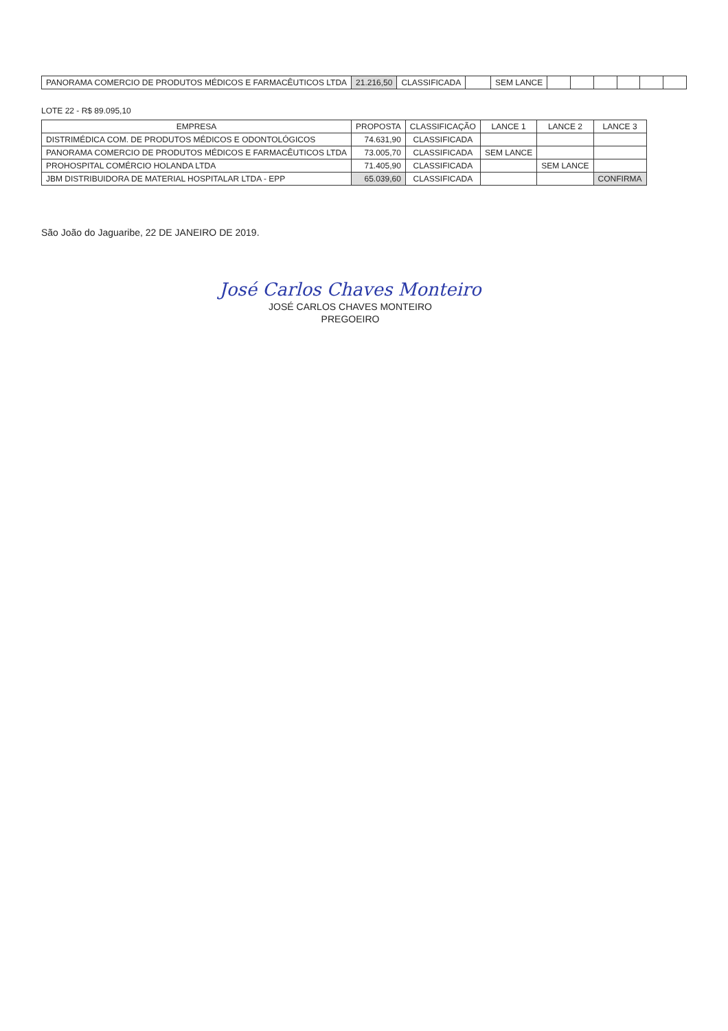| PANORAMA COMERCIO DE PRODUTOS MÉDICOS E FARMACÊUTICOS LTDA | 21.216,50 | CLASSIFICADA | | SEM LANCE | | | | | | |
LOTE 22 - R$ 89.095,10
| EMPRESA | PROPOSTA | CLASSIFICAÇÃO | LANCE 1 | LANCE 2 | LANCE 3 |
| --- | --- | --- | --- | --- | --- |
| DISTRIMÉDICA COM. DE PRODUTOS MÉDICOS E ODONTOLÓGICOS | 74.631,90 | CLASSIFICADA | | | |
| PANORAMA COMERCIO DE PRODUTOS MÉDICOS E FARMACÊUTICOS LTDA | 73.005,70 | CLASSIFICADA | SEM LANCE | | |
| PROHOSPITAL COMÉRCIO HOLANDA LTDA | 71.405,90 | CLASSIFICADA | | SEM LANCE | |
| JBM DISTRIBUIDORA DE MATERIAL HOSPITALAR LTDA - EPP | 65.039,60 | CLASSIFICADA | | | CONFIRMA |
São João do Jaguaribe, 22 DE JANEIRO DE 2019.
José Carlos Chaves Monteiro
JOSÉ CARLOS CHAVES MONTEIRO
PREGOEIRO